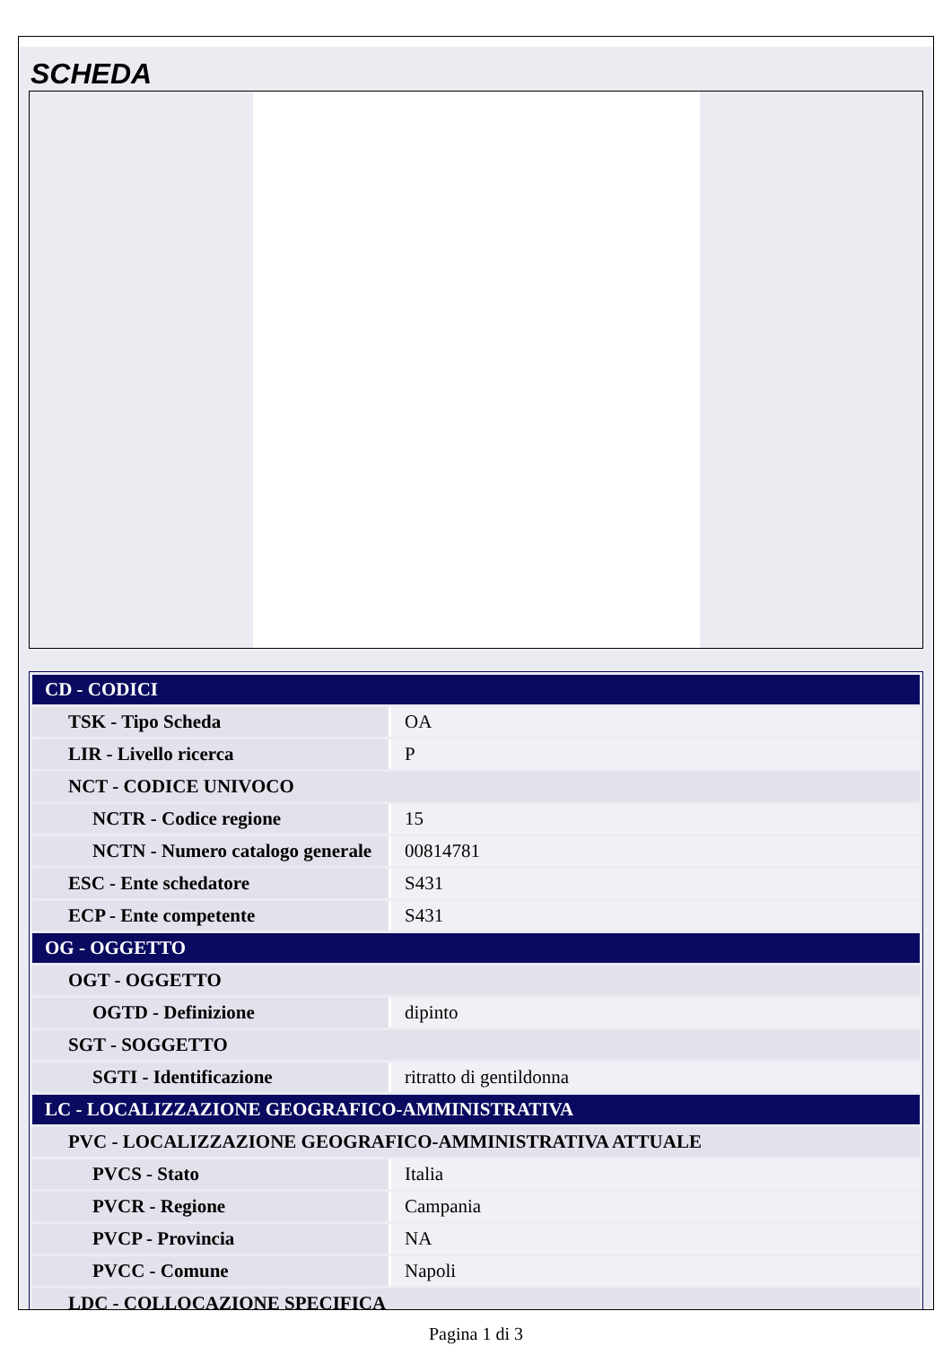SCHEDA
| CD - CODICI | |
| TSK - Tipo Scheda | OA |
| LIR - Livello ricerca | P |
| NCT - CODICE UNIVOCO | |
| NCTR - Codice regione | 15 |
| NCTN - Numero catalogo generale | 00814781 |
| ESC - Ente schedatore | S431 |
| ECP - Ente competente | S431 |
| OG - OGGETTO | |
| OGT - OGGETTO | |
| OGTD - Definizione | dipinto |
| SGT - SOGGETTO | |
| SGTI - Identificazione | ritratto di gentildonna |
| LC - LOCALIZZAZIONE GEOGRAFICO-AMMINISTRATIVA | |
| PVC - LOCALIZZAZIONE GEOGRAFICO-AMMINISTRATIVA ATTUALE | |
| PVCS - Stato | Italia |
| PVCR - Regione | Campania |
| PVCP - Provincia | NA |
| PVCC - Comune | Napoli |
| LDC - COLLOCAZIONE SPECIFICA | |
Pagina 1 di 3